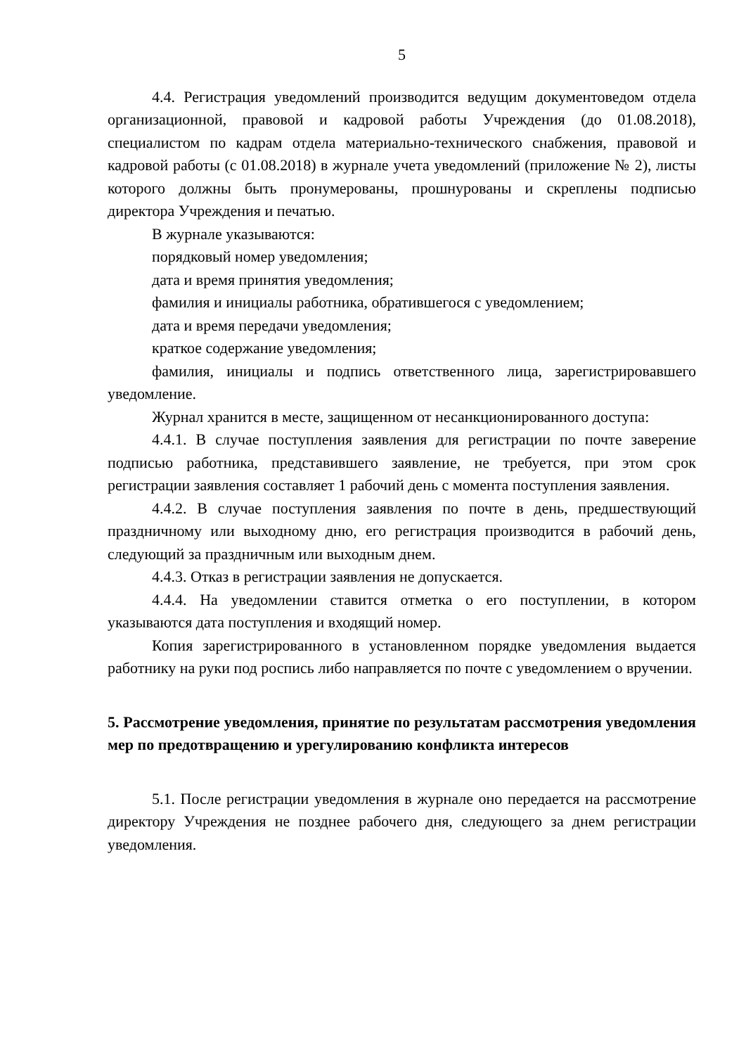5
4.4. Регистрация уведомлений производится ведущим документоведом отдела организационной, правовой и кадровой работы Учреждения (до 01.08.2018), специалистом по кадрам отдела материально-технического снабжения, правовой и кадровой работы (с 01.08.2018) в журнале учета уведомлений (приложение № 2), листы которого должны быть пронумерованы, прошнурованы и скреплены подписью директора Учреждения и печатью.
В журнале указываются:
порядковый номер уведомления;
дата и время принятия уведомления;
фамилия и инициалы работника, обратившегося с уведомлением;
дата и время передачи уведомления;
краткое содержание уведомления;
фамилия, инициалы и подпись ответственного лица, зарегистрировавшего уведомление.
Журнал хранится в месте, защищенном от несанкционированного доступа:
4.4.1. В случае поступления заявления для регистрации по почте заверение подписью работника, представившего заявление, не требуется, при этом срок регистрации заявления составляет 1 рабочий день с момента поступления заявления.
4.4.2. В случае поступления заявления по почте в день, предшествующий праздничному или выходному дню, его регистрация производится в рабочий день, следующий за праздничным или выходным днем.
4.4.3. Отказ в регистрации заявления не допускается.
4.4.4. На уведомлении ставится отметка о его поступлении, в котором указываются дата поступления и входящий номер.
Копия зарегистрированного в установленном порядке уведомления выдается работнику на руки под роспись либо направляется по почте с уведомлением о вручении.
5. Рассмотрение уведомления, принятие по результатам рассмотрения уведомления мер по предотвращению и урегулированию конфликта интересов
5.1. После регистрации уведомления в журнале оно передается на рассмотрение директору Учреждения не позднее рабочего дня, следующего за днем регистрации уведомления.